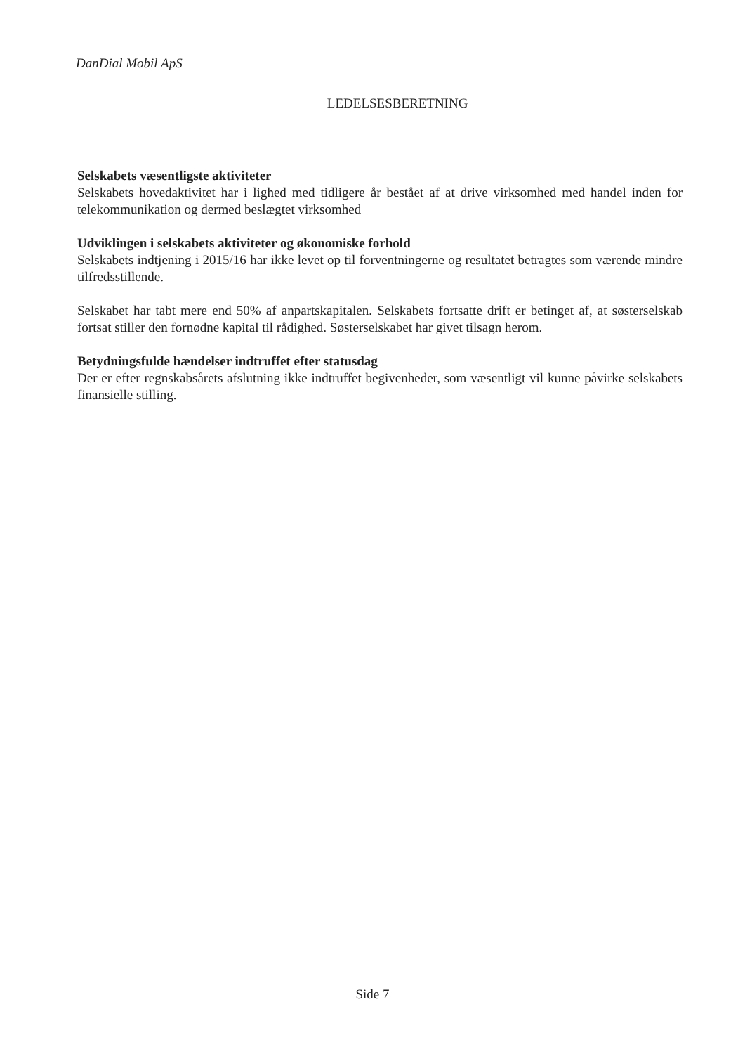DanDial Mobil ApS
LEDELSESBERETNING
Selskabets væsentligste aktiviteter
Selskabets hovedaktivitet har i lighed med tidligere år bestået af at drive virksomhed med handel inden for telekommunikation og dermed beslægtet virksomhed
Udviklingen i selskabets aktiviteter og økonomiske forhold
Selskabets indtjening i 2015/16 har ikke levet op til forventningerne og resultatet betragtes som værende mindre tilfredsstillende.
Selskabet har tabt mere end 50% af anpartskapitalen. Selskabets fortsatte drift er betinget af, at søsterselskab fortsat stiller den fornødne kapital til rådighed. Søsterselskabet har givet tilsagn herom.
Betydningsfulde hændelser indtruffet efter statusdag
Der er efter regnskabsårets afslutning ikke indtruffet begivenheder, som væsentligt vil kunne påvirke selskabets finansielle stilling.
Side 7